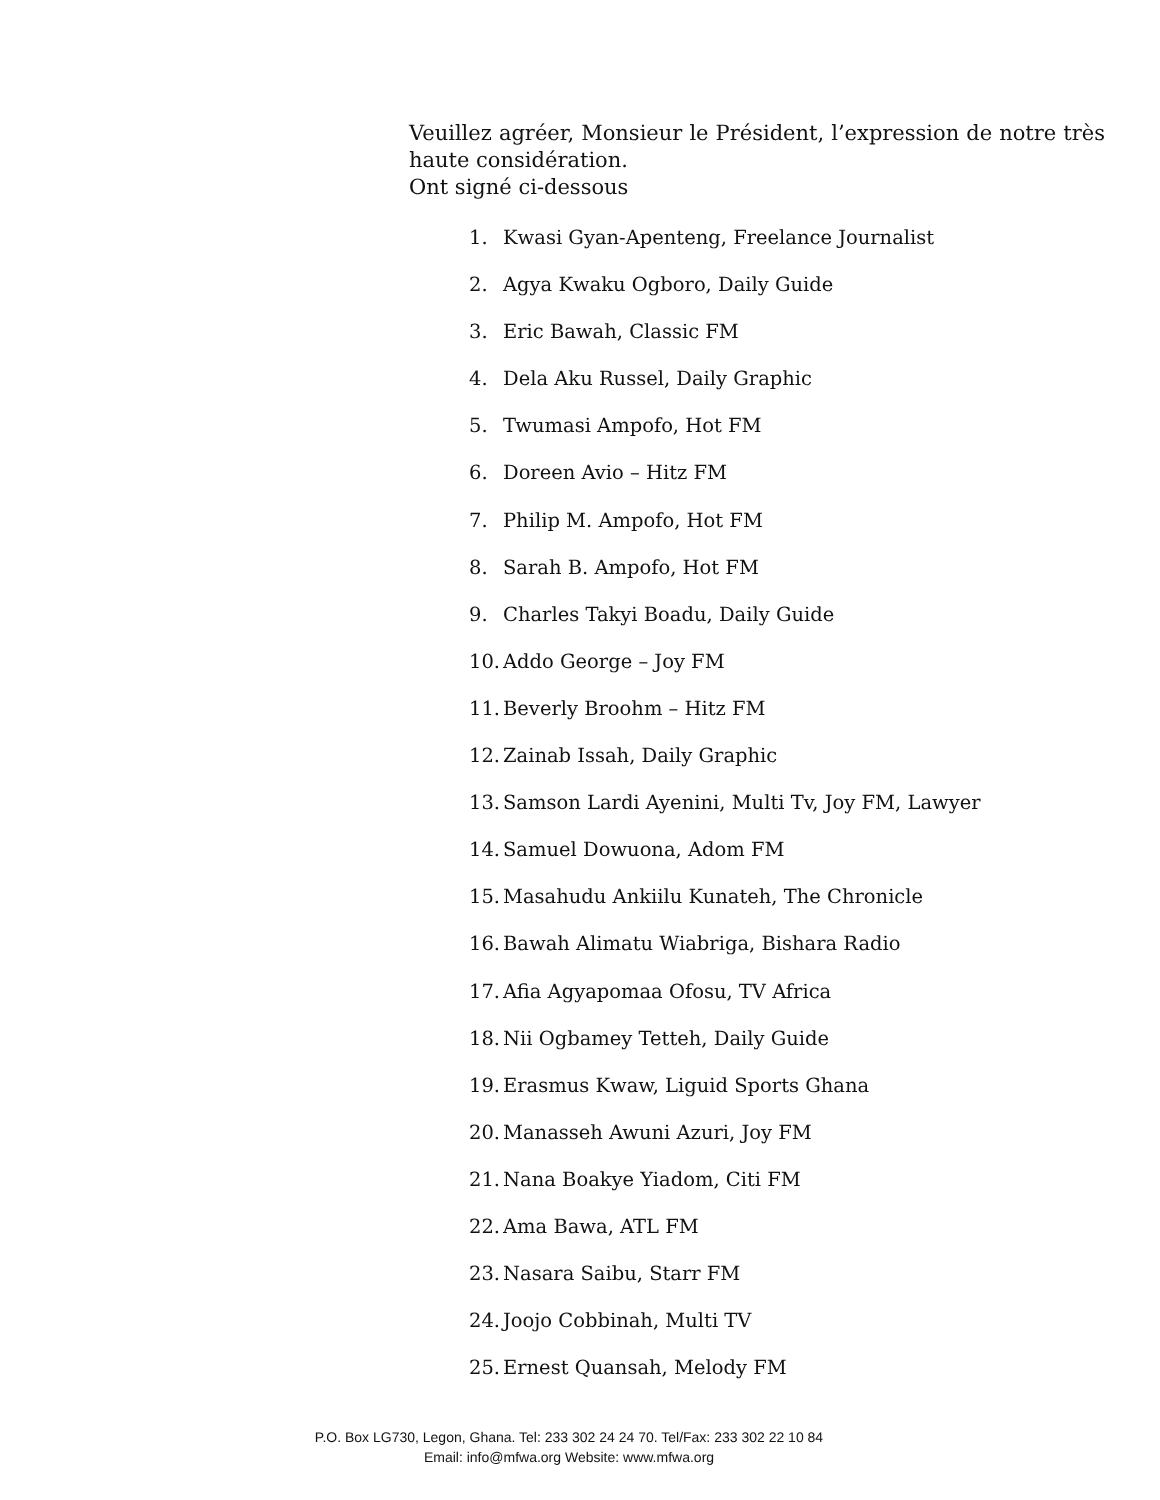Veuillez agréer, Monsieur le Président, l’expression de notre très haute considération.
Ont signé ci-dessous
1. Kwasi Gyan-Apenteng, Freelance Journalist
2. Agya Kwaku Ogboro, Daily Guide
3. Eric Bawah, Classic FM
4. Dela Aku Russel, Daily Graphic
5. Twumasi Ampofo, Hot FM
6. Doreen Avio – Hitz FM
7. Philip M. Ampofo, Hot FM
8. Sarah B. Ampofo, Hot FM
9. Charles Takyi Boadu, Daily Guide
10. Addo George – Joy FM
11. Beverly Broohm – Hitz FM
12. Zainab Issah, Daily Graphic
13. Samson Lardi Ayenini, Multi Tv, Joy FM, Lawyer
14. Samuel Dowuona, Adom FM
15. Masahudu Ankiilu Kunateh, The Chronicle
16. Bawah Alimatu Wiabriga, Bishara Radio
17. Afia Agyapomaa Ofosu, TV Africa
18. Nii Ogbamey Tetteh, Daily Guide
19. Erasmus Kwaw, Liguid Sports Ghana
20. Manasseh Awuni Azuri, Joy FM
21. Nana Boakye Yiadom, Citi FM
22. Ama Bawa, ATL FM
23. Nasara Saibu, Starr FM
24. Joojo Cobbinah, Multi TV
25. Ernest Quansah, Melody FM
P.O. Box LG730, Legon, Ghana. Tel: 233 302 24 24 70. Tel/Fax: 233 302 22 10 84
Email: info@mfwa.org Website: www.mfwa.org